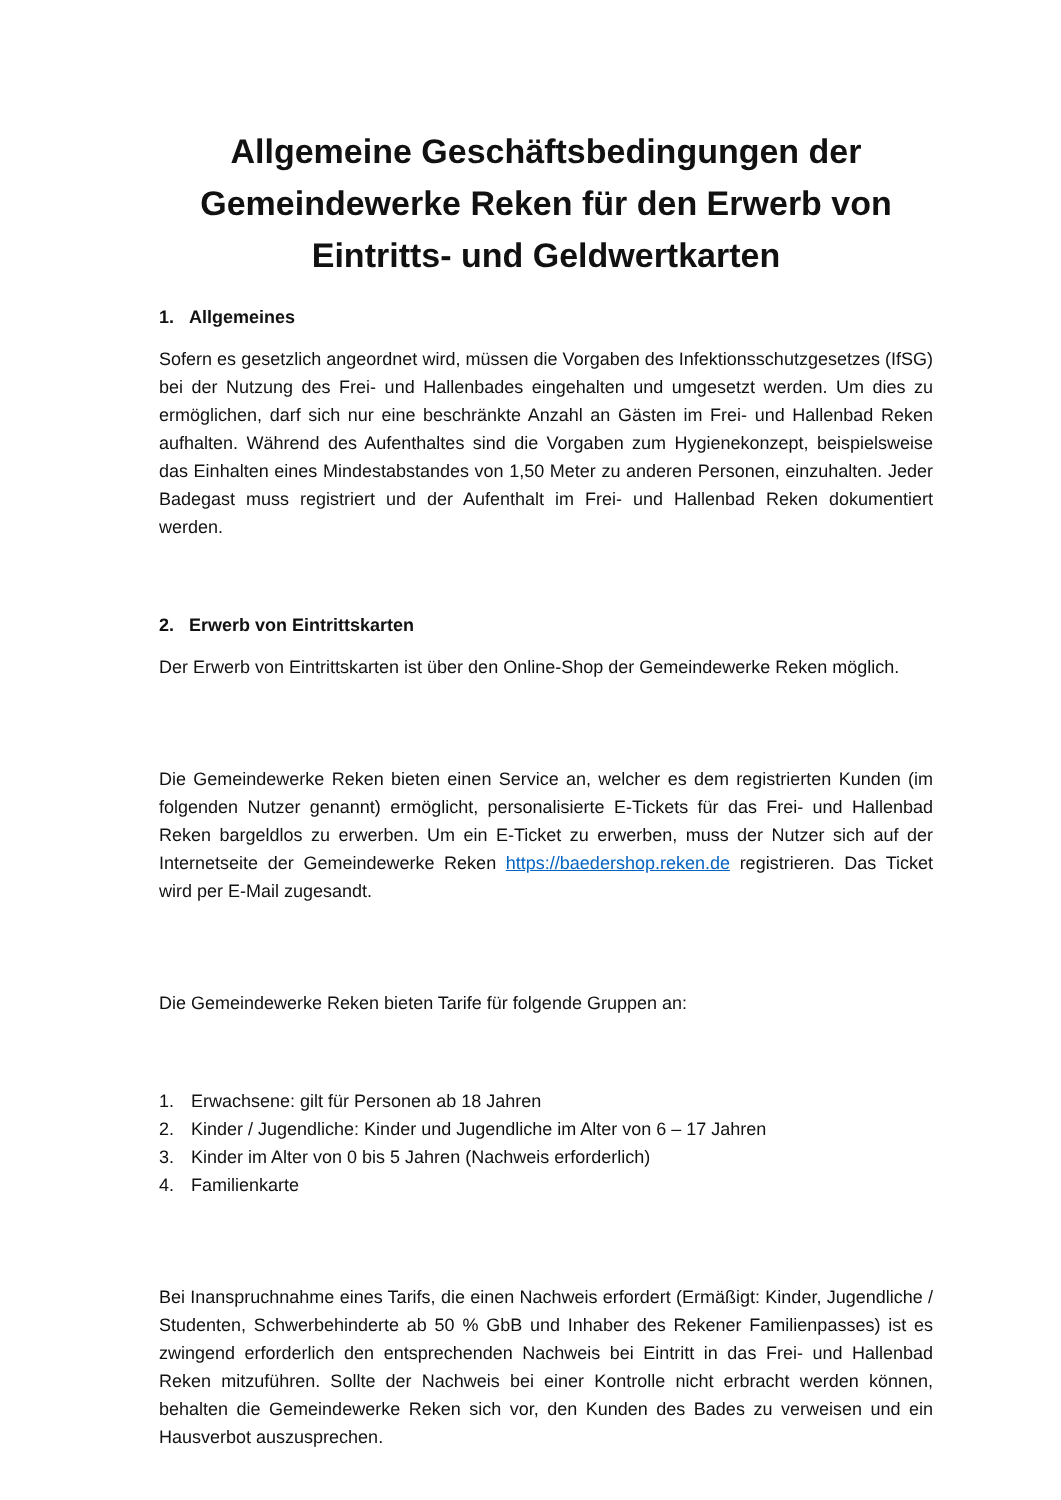Allgemeine Geschäftsbedingungen der Gemeindewerke Reken für den Erwerb von Eintritts- und Geldwertkarten
1. Allgemeines
Sofern es gesetzlich angeordnet wird, müssen die Vorgaben des Infektionsschutzgesetzes (IfSG) bei der Nutzung des Frei- und Hallenbades eingehalten und umgesetzt werden. Um dies zu ermöglichen, darf sich nur eine beschränkte Anzahl an Gästen im Frei- und Hallenbad Reken aufhalten. Während des Aufenthaltes sind die Vorgaben zum Hygienekonzept, beispielsweise das Einhalten eines Mindestabstandes von 1,50 Meter zu anderen Personen, einzuhalten. Jeder Badegast muss registriert und der Aufenthalt im Frei- und Hallenbad Reken dokumentiert werden.
2. Erwerb von Eintrittskarten
Der Erwerb von Eintrittskarten ist über den Online-Shop der Gemeindewerke Reken möglich.
Die Gemeindewerke Reken bieten einen Service an, welcher es dem registrierten Kunden (im folgenden Nutzer genannt) ermöglicht, personalisierte E-Tickets für das Frei- und Hallenbad Reken bargeldlos zu erwerben. Um ein E-Ticket zu erwerben, muss der Nutzer sich auf der Internetseite der Gemeindewerke Reken https://baedershop.reken.de registrieren. Das Ticket wird per E-Mail zugesandt.
Die Gemeindewerke Reken bieten Tarife für folgende Gruppen an:
1. Erwachsene: gilt für Personen ab 18 Jahren
2. Kinder / Jugendliche: Kinder und Jugendliche im Alter von 6 – 17 Jahren
3. Kinder im Alter von 0 bis 5 Jahren (Nachweis erforderlich)
4. Familienkarte
Bei Inanspruchnahme eines Tarifs, die einen Nachweis erfordert (Ermäßigt: Kinder, Jugendliche / Studenten, Schwerbehinderte ab 50 % GbB und Inhaber des Rekener Familienpasses) ist es zwingend erforderlich den entsprechenden Nachweis bei Eintritt in das Frei- und Hallenbad Reken mitzuführen. Sollte der Nachweis bei einer Kontrolle nicht erbracht werden können, behalten die Gemeindewerke Reken sich vor, den Kunden des Bades zu verweisen und ein Hausverbot auszusprechen.